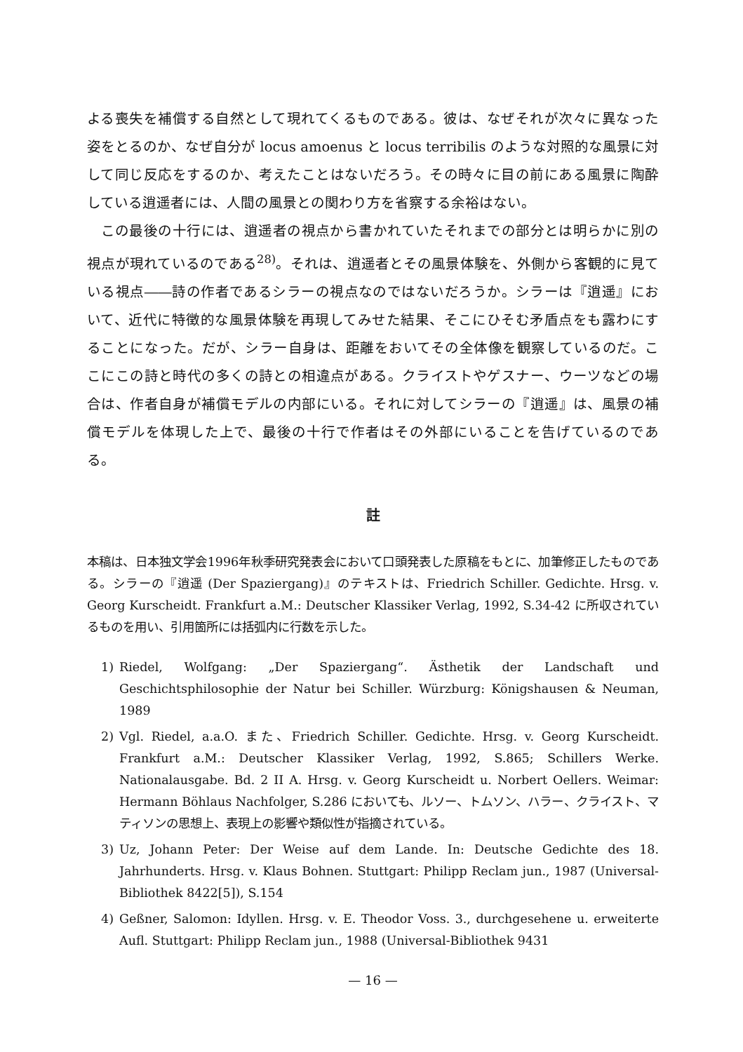よる喪失を補償する自然として現れてくるものである。彼は、なぜそれが次々に異なった姿をとるのか、なぜ自分が locus amoenus と locus terribilis のような対照的な風景に対して同じ反応をするのか、考えたことはないだろう。その時々に目の前にある風景に陶酔している逍遥者には、人間の風景との関わり方を省察する余裕はない。
この最後の十行には、逍遥者の視点から書かれていたそれまでの部分とは明らかに別の視点が現れているのである<sup>28)</sup>。それは、逍遥者とその風景体験を、外側から客観的に見ている視点――詩の作者であるシラーの視点なのではないだろうか。シラーは『逍遥』において、近代に特徴的な風景体験を再現してみせた結果、そこにひそむ矛盾点をも露わにすることになった。だが、シラー自身は、距離をおいてその全体像を観察しているのだ。ここにこの詩と時代の多くの詩との相違点がある。クライストやゲスナー、ウーツなどの場合は、作者自身が補償モデルの内部にいる。それに対してシラーの『逍遥』は、風景の補償モデルを体現した上で、最後の十行で作者はその外部にいることを告げているのである。
註
本稿は、日本独文学会1996年秋季研究発表会において口頭発表した原稿をもとに、加筆修正したものである。シラーの『逍遥 (Der Spaziergang)』のテキストは、Friedrich Schiller. Gedichte. Hrsg. v. Georg Kurscheidt. Frankfurt a.M.: Deutscher Klassiker Verlag, 1992, S.34-42 に所収されているものを用い、引用箇所には括弧内に行数を示した。
1) Riedel, Wolfgang: „Der Spaziergang“. Ästhetik der Landschaft und Geschichtsphilosophie der Natur bei Schiller. Würzburg: Königshausen & Neuman, 1989
2) Vgl. Riedel, a.a.O. また、Friedrich Schiller. Gedichte. Hrsg. v. Georg Kurscheidt. Frankfurt a.M.: Deutscher Klassiker Verlag, 1992, S.865; Schillers Werke. Nationalausgabe. Bd. 2 II A. Hrsg. v. Georg Kurscheidt u. Norbert Oellers. Weimar: Hermann Böhlaus Nachfolger, S.286 においても、ルソー、トムソン、ハラー、クライスト、マティソンの思想上、表現上の影響や類似性が指摘されている。
3) Uz, Johann Peter: Der Weise auf dem Lande. In: Deutsche Gedichte des 18. Jahrhunderts. Hrsg. v. Klaus Bohnen. Stuttgart: Philipp Reclam jun., 1987 (Universal-Bibliothek 8422[5]), S.154
4) Geßner, Salomon: Idyllen. Hrsg. v. E. Theodor Voss. 3., durchgesehene u. erweiterte Aufl. Stuttgart: Philipp Reclam jun., 1988 (Universal-Bibliothek 9431
— 16 —